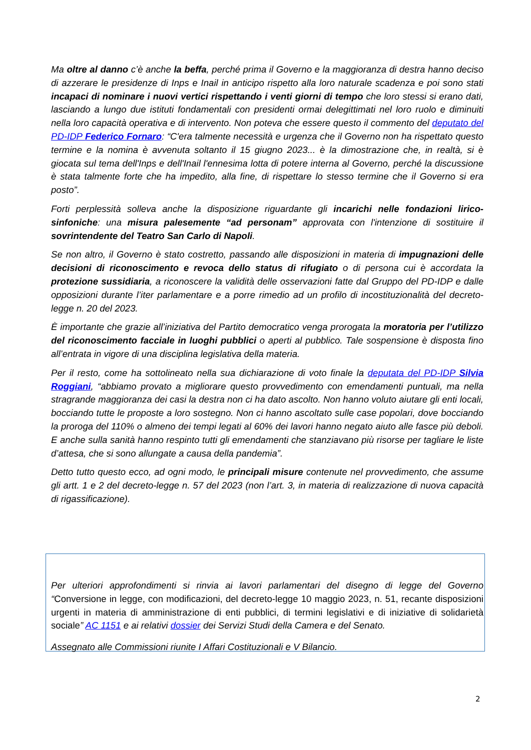Ma oltre al danno c’è anche la beffa, perché prima il Governo e la maggioranza di destra hanno deciso di azzerare le presidenze di Inps e Inail in anticipo rispetto alla loro naturale scadenza e poi sono stati incapaci di nominare i nuovi vertici rispettando i venti giorni di tempo che loro stessi si erano dati, lasciando a lungo due istituti fondamentali con presidenti ormai delegittimati nel loro ruolo e diminuiti nella loro capacità operativa e di intervento. Non poteva che essere questo il commento del deputato del PD-IDP Federico Fornaro: “C'era talmente necessità e urgenza che il Governo non ha rispettato questo termine e la nomina è avvenuta soltanto il 15 giugno 2023... è la dimostrazione che, in realtà, si è giocata sul tema dell'Inps e dell'Inail l'ennesima lotta di potere interna al Governo, perché la discussione è stata talmente forte che ha impedito, alla fine, di rispettare lo stesso termine che il Governo si era posto”.
Forti perplessità solleva anche la disposizione riguardante gli incarichi nelle fondazioni lirico-sinfoniche: una misura palesemente “ad personam” approvata con l'intenzione di sostituire il sovrintendente del Teatro San Carlo di Napoli.
Se non altro, il Governo è stato costretto, passando alle disposizioni in materia di impugnazioni delle decisioni di riconoscimento e revoca dello status di rifugiato o di persona cui è accordata la protezione sussidiaria, a riconoscere la validità delle osservazioni fatte dal Gruppo del PD-IDP e dalle opposizioni durante l’iter parlamentare e a porre rimedio ad un profilo di incostituzionalità del decreto-legge n. 20 del 2023.
È importante che grazie all’iniziativa del Partito democratico venga prorogata la moratoria per l’utilizzo del riconoscimento facciale in luoghi pubblici o aperti al pubblico. Tale sospensione è disposta fino all’entrata in vigore di una disciplina legislativa della materia.
Per il resto, come ha sottolineato nella sua dichiarazione di voto finale la deputata del PD-IDP Silvia Roggiani, “abbiamo provato a migliorare questo provvedimento con emendamenti puntuali, ma nella stragrande maggioranza dei casi la destra non ci ha dato ascolto. Non hanno voluto aiutare gli enti locali, bocciando tutte le proposte a loro sostegno. Non ci hanno ascoltato sulle case popolari, dove bocciando la proroga del 110% o almeno dei tempi legati al 60% dei lavori hanno negato aiuto alle fasce più deboli. E anche sulla sanità hanno respinto tutti gli emendamenti che stanziavano più risorse per tagliare le liste d’attesa, che si sono allungate a causa della pandemia”.
Detto tutto questo ecco, ad ogni modo, le principali misure contenute nel provvedimento, che assume gli artt. 1 e 2 del decreto-legge n. 57 del 2023 (non l’art. 3, in materia di realizzazione di nuova capacità di rigassificazione).
Per ulteriori approfondimenti si rinvia ai lavori parlamentari del disegno di legge del Governo “Conversione in legge, con modificazioni, del decreto-legge 10 maggio 2023, n. 51, recante disposizioni urgenti in materia di amministrazione di enti pubblici, di termini legislativi e di iniziative di solidarietà sociale” AC 1151 e ai relativi dossier dei Servizi Studi della Camera e del Senato.
Assegnato alle Commissioni riunite I Affari Costituzionali e V Bilancio.
2